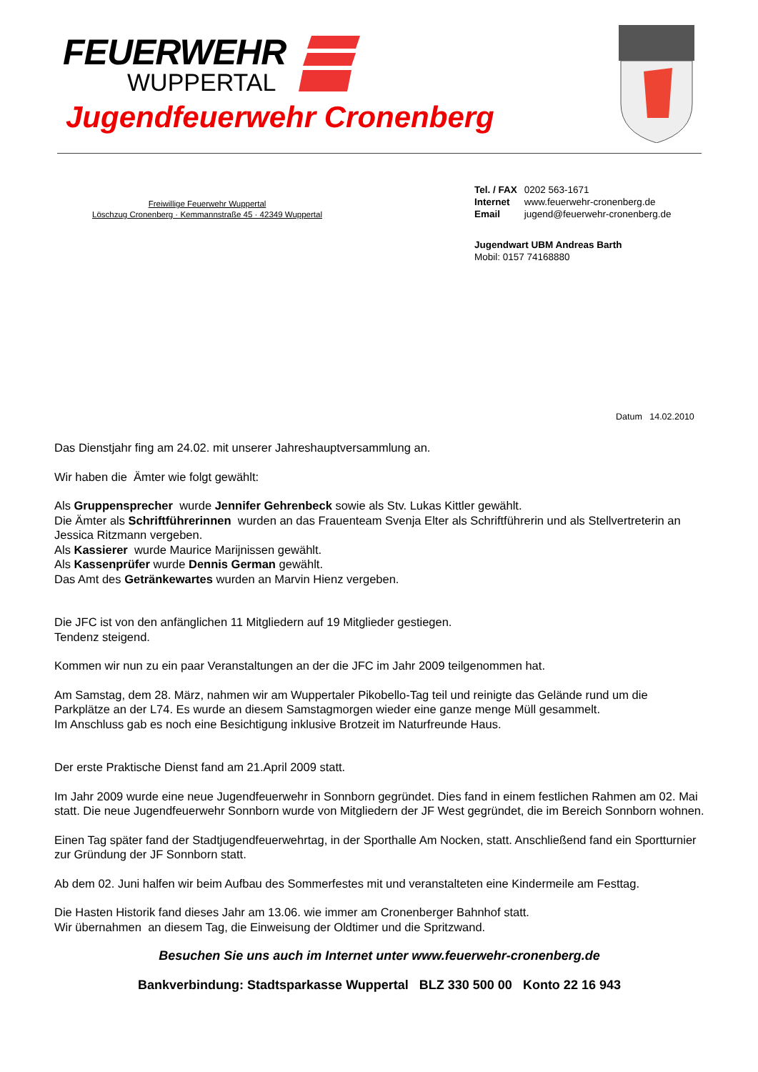FEUERWEHR
WUPPERTAL
Jugendfeuerwehr Cronenberg
Freiwillige Feuerwehr Wuppertal
Löschzug Cronenberg · Kemmannstraße 45 · 42349 Wuppertal
| Tel. / FAX | 0202 563-1671 |
| Internet | www.feuerwehr-cronenberg.de |
| Email | jugend@feuerwehr-cronenberg.de |
Jugendwart UBM Andreas Barth
Mobil: 0157 74168880
Datum 14.02.2010
Das Dienstjahr fing am 24.02. mit unserer Jahreshauptversammlung an.
Wir haben die Ämter wie folgt gewählt:
Als Gruppensprecher wurde Jennifer Gehrenbeck sowie als Stv. Lukas Kittler gewählt.
Die Ämter als Schriftführerinnen wurden an das Frauenteam Svenja Elter als Schriftführerin und als Stellvertreterin an Jessica Ritzmann vergeben.
Als Kassierer wurde Maurice Marijnissen gewählt.
Als Kassenprüfer wurde Dennis German gewählt.
Das Amt des Getränkewartes wurden an Marvin Hienz vergeben.
Die JFC ist von den anfänglichen 11 Mitgliedern auf 19 Mitglieder gestiegen.
Tendenz steigend.
Kommen wir nun zu ein paar Veranstaltungen an der die JFC im Jahr 2009 teilgenommen hat.
Am Samstag, dem 28. März, nahmen wir am Wuppertaler Pikobello-Tag teil und reinigte das Gelände rund um die Parkplätze an der L74. Es wurde an diesem Samstagmorgen wieder eine ganze menge Müll gesammelt.
Im Anschluss gab es noch eine Besichtigung inklusive Brotzeit im Naturfreunde Haus.
Der erste Praktische Dienst fand am 21.April 2009 statt.
Im Jahr 2009 wurde eine neue Jugendfeuerwehr in Sonnborn gegründet. Dies fand in einem festlichen Rahmen am 02. Mai statt. Die neue Jugendfeuerwehr Sonnborn wurde von Mitgliedern der JF West gegründet, die im Bereich Sonnborn wohnen.
Einen Tag später fand der Stadtjugendfeuerwehrtag, in der Sporthalle Am Nocken, statt. Anschließend fand ein Sportturnier zur Gründung der JF Sonnborn statt.
Ab dem 02. Juni halfen wir beim Aufbau des Sommerfestes mit und veranstalteten eine Kindermeile am Festtag.
Die Hasten Historik fand dieses Jahr am 13.06. wie immer am Cronenberger Bahnhof statt.
Wir übernahmen an diesem Tag, die Einweisung der Oldtimer und die Spritzwand.
Besuchen Sie uns auch im Internet unter www.feuerwehr-cronenberg.de
Bankverbindung: Stadtsparkasse Wuppertal BLZ 330 500 00 Konto 22 16 943